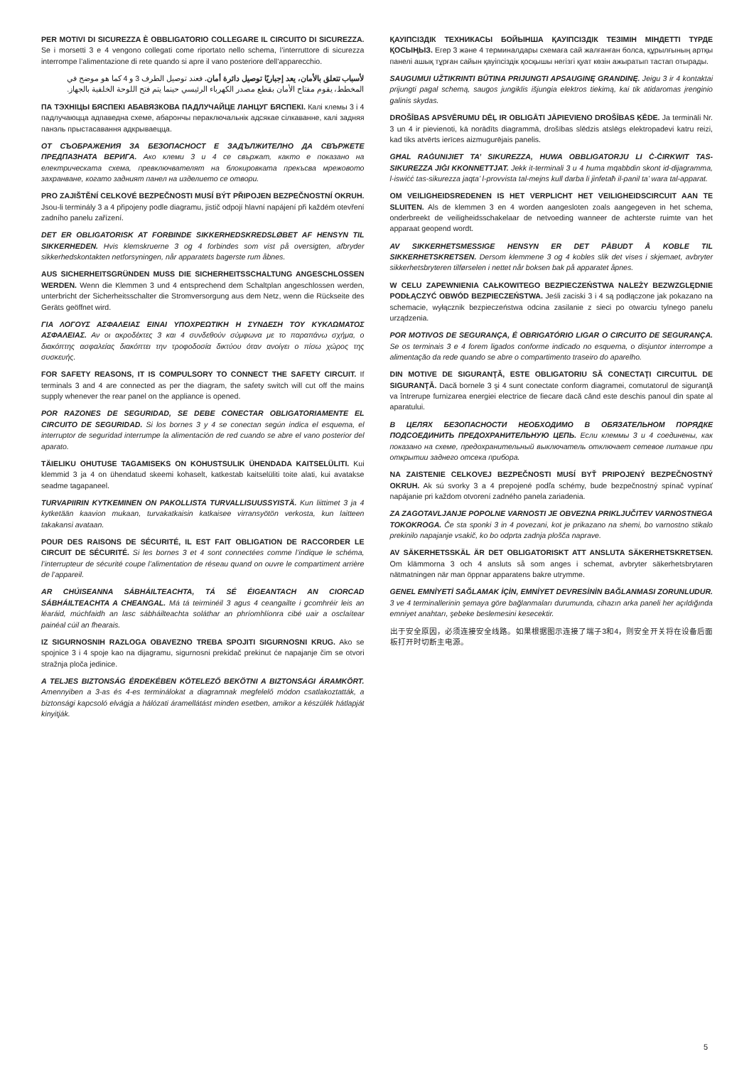PER MOTIVI DI SICUREZZA È OBBLIGATORIO COLLEGARE IL CIRCUITO DI SICUREZZA. Se i morsetti 3 e 4 vengono collegati come riportato nello schema, l’interruttore di sicurezza interrompe l’alimentazione di rete quando si apre il vano posteriore dell’apparecchio.
لأسباب تتعلق بالأمان، يعد إجباريًا توصيل دائرة أمان. فعند توصيل الطرف 3 و 4 كما هو موضح في المخطط، يقوم مفتاح الأمان بقطع مصدر الكهرباء الرئيسي حينما يتم فتح اللوحة الخلفية بالجهاز.
ПА ТЭХНІЦЫ БЯСПЕКІ АБАВЯЗКОВА ПАДЛУЧАЙЦЕ ЛАНЦУГ БЯСПЕКІ. Калі клемы 3 і 4 падлучаюцца адпаведна схеме, абарончы пераключальнік адсякае сілкаванне, калі задняя панэль прыстасавання адкрываецца.
ОТ СЪОБРАЖЕНИЯ ЗА БЕЗОПАСНОСТ Е ЗАДЪЛЖИТЕЛНО ДА СВЪРЖЕТЕ ПРЕДПАЗНАТА ВЕРИГА. Ако клеми 3 и 4 се свържат, както е показано на електрическата схема, превключвателят на блокировката прекъсва мрежовото захранване, когато задният панел на изделието се отвори.
PRO ZAJIŠTĚNÍ CELKOVÉ BEZPEČNOSTI MUSÍ BÝT PŘIPOJEN BEZPEČNOSTNÍ OKRUH. Jsou-li terminály 3 a 4 připojeny podle diagramu, jistič odpojí hlavní napájení při každém otevření zadního panelu zařízení.
DET ER OBLIGATORISK AT FORBINDE SIKKERHEDSKREDSLØBET AF HENSYN TIL SIKKERHEDEN. Hvis klemskruerne 3 og 4 forbindes som vist på oversigten, afbryder sikkerhedskontakten netforsyningen, når apparatets bagerste rum åbnes.
AUS SICHERHEITSGRÜNDEN MUSS DIE SICHERHEITSSCHALTUNG ANGESCHLOSSEN WERDEN. Wenn die Klemmen 3 und 4 entsprechend dem Schaltplan angeschlossen werden, unterbricht der Sicherheitsschalter die Stromversorgung aus dem Netz, wenn die Rückseite des Geräts geöffnet wird.
ΓΙΑ ΛΟΓΟΥΣ ΑΣΦΑΛΕΙΑΣ ΕΙΝΑΙ ΥΠΟΧΡΕΩΤΙΚΗ Η ΣΥΝΔΕΣΗ ΤΟΥ ΚΥΚΛΩΜΑΤΟΣ ΑΣΦΑΛΕΙΑΣ. Αν οι ακροδέκτες 3 και 4 συνδεθούν σύμφωνα με το παραπάνω σχήμα, ο διακόπτης ασφαλείας διακόπτει την τροφοδοσία δικτύου όταν ανοίγει ο πίσω χώρος της συσκευής.
FOR SAFETY REASONS, IT IS COMPULSORY TO CONNECT THE SAFETY CIRCUIT. If terminals 3 and 4 are connected as per the diagram, the safety switch will cut off the mains supply whenever the rear panel on the appliance is opened.
POR RAZONES DE SEGURIDAD, SE DEBE CONECTAR OBLIGATORIAMENTE EL CIRCUITO DE SEGURIDAD. Si los bornes 3 y 4 se conectan según indica el esquema, el interruptor de seguridad interrumpe la alimentación de red cuando se abre el vano posterior del aparato.
TÄIELIKU OHUTUSE TAGAMISEKS ON KOHUSTSULIK ÜHENDADA KAITSELÜLITI. Kui klemmid 3 ja 4 on ühendatud skeemi kohaselt, katkestab kaitselüliti toite alati, kui avatakse seadme tagapaneel.
TURVAPIIRIN KYTKEMINEN ON PAKOLLISTA TURVALLISUUSSYISTÄ. Kun liittimet 3 ja 4 kytketään kaavion mukaan, turvakatkaisin katkaisee virransyötön verkosta, kun laitteen takakansi avataan.
POUR DES RAISONS DE SÉCURITÉ, IL EST FAIT OBLIGATION DE RACCORDER LE CIRCUIT DE SÉCURITÉ. Si les bornes 3 et 4 sont connectées comme l’indique le schéma, l’interrupteur de sécurité coupe l’alimentation de réseau quand on ouvre le compartiment arrière de l’appareil.
AR CHÚISEANNA SÁBHÁILTEACHTA, TÁ SÉ ÉIGEANTACH AN CIORCAD SÁBHÁILTEACHTA A CHEANGAL. Má tá teirminéil 3 agus 4 ceangailte i gcomhréir leis an léaráid, múchfaidh an lasc sábháilteachta soláthar an phríomhlíonra cibé uair a osclaítear painéal cúil an fhearais.
IZ SIGURNOSNIH RAZLOGA OBAVEZNO TREBA SPOJITI SIGURNOSNI KRUG. Ako se spojnice 3 i 4 spoje kao na dijagramu, sigurnosni prekidač prekinut će napajanje čim se otvori stražnja ploča jedinice.
A TELJES BIZTONSÁG ÉRDEKÉBEN KÖTELEZŐ BEKÖTNI A BIZTONSÁGI ÁRAMKÖRT. Amennyiben a 3-as és 4-es terminálokat a diagramnak megfelelő módon csatlakoztatták, a biztonsági kapcsoló elvágja a hálózati áramellátást minden esetben, amikor a készülék hátlapját kinyitják.
ҚАУІПСІЗДІК ТЕХНИКАСЫ БОЙЫНША ҚАУІПСІЗДІК ТЕЗІМІН МІНДЕТТІ ТҮРДЕ ҚОСЫҢЫЗ. Егер 3 және 4 терминалдары схемаға сай жалғанған болса, құрылғының артқы панелі ашық тұрған сайын қауіпсіздік қосқышы негізгі қуат көзін ажыратып тастап отырады.
SAUGUMUI UŽTIKRINTI BŪTINA PRIJUNGTI APSAUGINĘ GRANDINĘ. Jeigu 3 ir 4 kontaktai prijungti pagal schemą, saugos jungiklis išjungia elektros tiekimą, kai tik atidaromas įrenginio galinis skydas.
DROŠĪBAS APSVĒRUMU DĒĻ IR OBLIGĀTI JĀPIEVIENO DROŠĪBAS ĶĒDE. Ja termināli Nr. 3 un 4 ir pievienoti, kā norādīts diagrammā, drošības slēdzis atslēgs elektropadevi katru reizi, kad tiks atvērts ierīces aizmugurējais panelis.
GĦAL RAĠUNIJIET TA’ SIKUREZZA, HUWA OBBLIGATORJU LI Ċ-ĊIRKWIT TAS-SIKUREZZA JIĠI KKONNETTJAT. Jekk it-terminali 3 u 4 huma mqabbdin skont id-dijagramma, l-iswiċċ tas-sikurezza jaqta’ l-provvista tal-mejns kull darba li jinfetaħ il-panil ta’ wara tal-apparat.
OM VEILIGHEIDSREDENEN IS HET VERPLICHT HET VEILIGHEIDSCIRCUIT AAN TE SLUITEN. Als de klemmen 3 en 4 worden aangesloten zoals aangegeven in het schema, onderbreekt de veiligheidsschakelaar de netvoeding wanneer de achterste ruimte van het apparaat geopend wordt.
AV SIKKERHETSMESSIGE HENSYN ER DET PÅBUDT Å KOBLE TIL SIKKERHETSKRETSEN. Dersom klemmene 3 og 4 kobles slik det vises i skjemaet, avbryter sikkerhetsbryteren tilførselen i nettet når boksen bak på apparatet åpnes.
W CELU ZAPEWNIENIA CAŁKOWITEGO BEZPIECZEŃSTWA NALEŻY BEZWZGLĘDNIE PODŁĄCZYĆ OBWÓD BEZPIECZEŃSTWA. Jeśli zaciski 3 i 4 są podłączone jak pokazano na schemacie, wyłącznik bezpieczeństwa odcina zasilanie z sieci po otwarciu tylnego panelu urządzenia.
POR MOTIVOS DE SEGURANÇA, É OBRIGATÓRIO LIGAR O CIRCUITO DE SEGURANÇA. Se os terminais 3 e 4 forem ligados conforme indicado no esquema, o disjuntor interrompe a alimentação da rede quando se abre o compartimento traseiro do aparelho.
DIN MOTIVE DE SIGURANŢĂ, ESTE OBLIGATORIU SĂ CONECTAŢI CIRCUITUL DE SIGURANŢĂ. Dacă bornele 3 şi 4 sunt conectate conform diagramei, comutatorul de siguranţă va întrerupe furnizarea energiei electrice de fiecare dacă când este deschis panoul din spate al aparatului.
В ЦЕЛЯХ БЕЗОПАСНОСТИ НЕОБХОДИМО В ОБЯЗАТЕЛЬНОМ ПОРЯДКЕ ПОДСОЕДИНИТЬ ПРЕДОХРАНИТЕЛЬНУЮ ЦЕПЬ. Если клеммы 3 и 4 соединены, как показано на схеме, предохранительный выключатель отключает сетевое питание при открытии заднего отсека прибора.
NA ZAISTENIE CELKOVEJ BEZPEČNOSTI MUSÍ BYŤ PRIPOJENÝ BEZPEČNOSTNÝ OKRUH. Ak sú svorky 3 a 4 prepojené podľa schémy, bude bezpečnostný spínač vypínať napájanie pri každom otvorení zadného panela zariadenia.
ZA ZAGOTAVLJANJE POPOLNE VARNOSTI JE OBVEZNA PRIKLJUČITEV VARNOSTNEGA TOKOKROGA. Če sta sponki 3 in 4 povezani, kot je prikazano na shemi, bo varnostno stikalo prekinilo napajanje vsakič, ko bo odprta zadnja plošča naprave.
AV SÄKERHETSSKÄL ÄR DET OBLIGATORISKT ATT ANSLUTA SÄKERHETSKRETSEN. Om klämmorna 3 och 4 ansluts så som anges i schemat, avbryter säkerhetsbrytaren nätmatningen när man öppnar apparatens bakre utrymme.
GENEL EMNİYETİ SAĞLAMAK İÇİN, EMNİYET DEVRESİNİN BAĞLANMASI ZORUNLUDUR. 3 ve 4 terminallerinin şemaya göre bağlanmaları durumunda, cihazın arka paneli her açıldığında emniyet anahtarı, şebeke beslemesini kesecektir.
出于安全原因，必须连接安全线路。如果根据图示连接了端子3和4，则安全开关将在设备后面板打开时切断主电源。
5